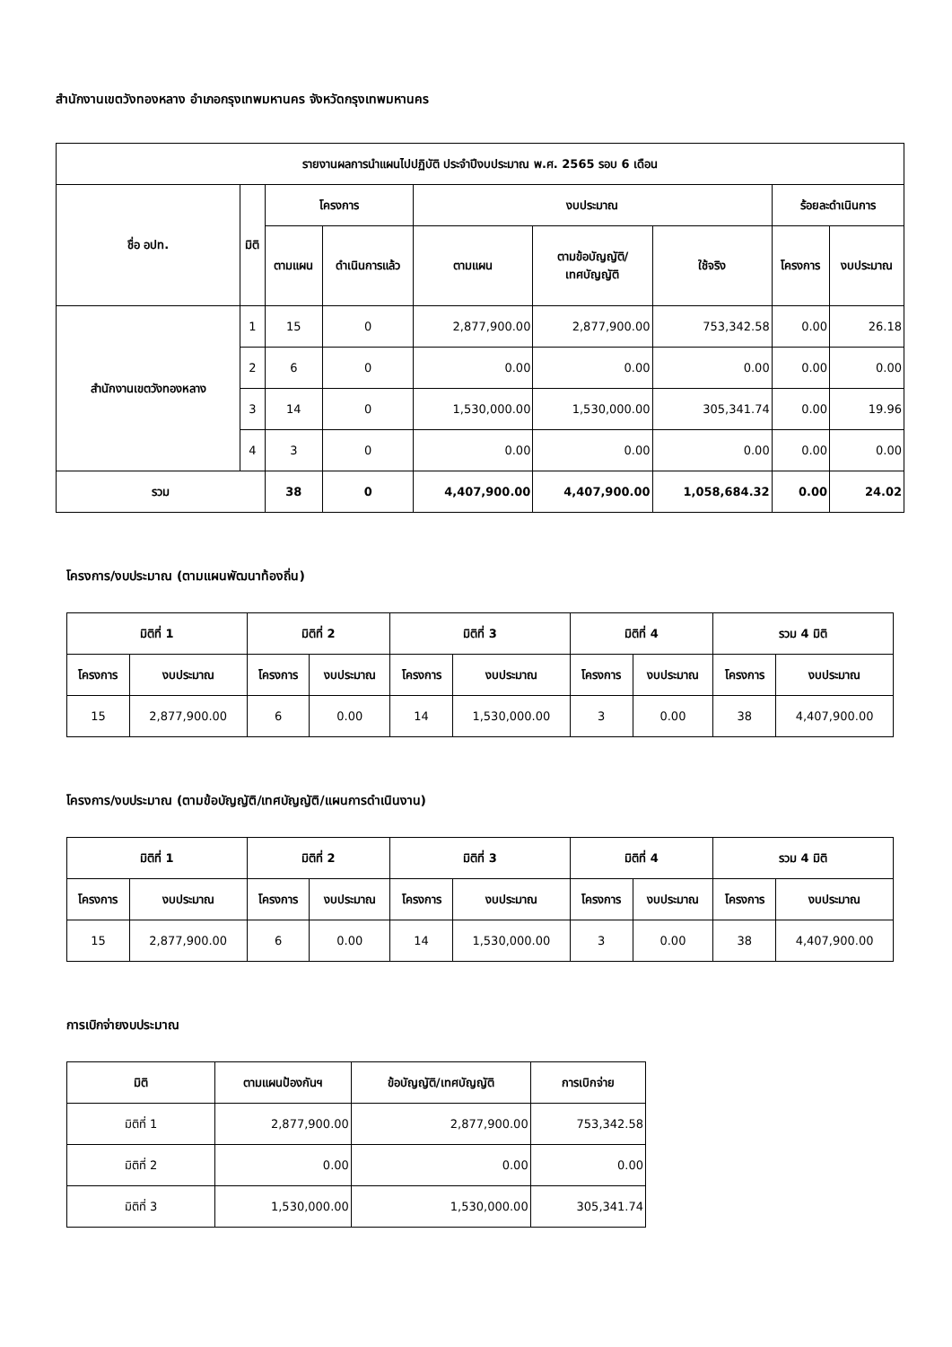สำนักงานเขตวังทองหลาง อำเภอกรุงเทพมหานคร จังหวัดกรุงเทพมหานคร
| รายงานผลการนำแผนไปปฏิบัติ ประจำปีงบประมาณ พ.ศ. 2565 รอบ 6 เดือน | | | | | | | | |
| --- | --- | --- | --- | --- | --- | --- | --- | --- |
| ชื่อ อปท. | มิติ | โครงการ | | งบประมาณ | | | ร้อยละดำเนินการ | |
| | | ตามแผน | ดำเนินการแล้ว | ตามแผน | ตามข้อบัญญัติ/ เทศบัญญัติ | ใช้จริง | โครงการ | งบประมาณ |
| สำนักงานเขตวังทองหลาง | 1 | 15 | 0 | 2,877,900.00 | 2,877,900.00 | 753,342.58 | 0.00 | 26.18 |
| | 2 | 6 | 0 | 0.00 | 0.00 | 0.00 | 0.00 | 0.00 |
| | 3 | 14 | 0 | 1,530,000.00 | 1,530,000.00 | 305,341.74 | 0.00 | 19.96 |
| | 4 | 3 | 0 | 0.00 | 0.00 | 0.00 | 0.00 | 0.00 |
| รวม | | 38 | 0 | 4,407,900.00 | 4,407,900.00 | 1,058,684.32 | 0.00 | 24.02 |
โครงการ/งบประมาณ (ตามแผนพัฒนาท้องถิ่น)
| มิติที่ 1 | | มิติที่ 2 | | มิติที่ 3 | | มิติที่ 4 | | รวม 4 มิติ | |
| --- | --- | --- | --- | --- | --- | --- | --- | --- | --- |
| โครงการ | งบประมาณ | โครงการ | งบประมาณ | โครงการ | งบประมาณ | โครงการ | งบประมาณ | โครงการ | งบประมาณ |
| 15 | 2,877,900.00 | 6 | 0.00 | 14 | 1,530,000.00 | 3 | 0.00 | 38 | 4,407,900.00 |
โครงการ/งบประมาณ (ตามข้อบัญญัติ/เทศบัญญัติ/แผนการดำเนินงาน)
| มิติที่ 1 | | มิติที่ 2 | | มิติที่ 3 | | มิติที่ 4 | | รวม 4 มิติ | |
| --- | --- | --- | --- | --- | --- | --- | --- | --- | --- |
| โครงการ | งบประมาณ | โครงการ | งบประมาณ | โครงการ | งบประมาณ | โครงการ | งบประมาณ | โครงการ | งบประมาณ |
| 15 | 2,877,900.00 | 6 | 0.00 | 14 | 1,530,000.00 | 3 | 0.00 | 38 | 4,407,900.00 |
การเบิกจ่ายงบประมาณ
| มิติ | ตามแผนป้องกันฯ | ข้อบัญญัติ/เทศบัญญัติ | การเบิกจ่าย |
| --- | --- | --- | --- |
| มิติที่ 1 | 2,877,900.00 | 2,877,900.00 | 753,342.58 |
| มิติที่ 2 | 0.00 | 0.00 | 0.00 |
| มิติที่ 3 | 1,530,000.00 | 1,530,000.00 | 305,341.74 |